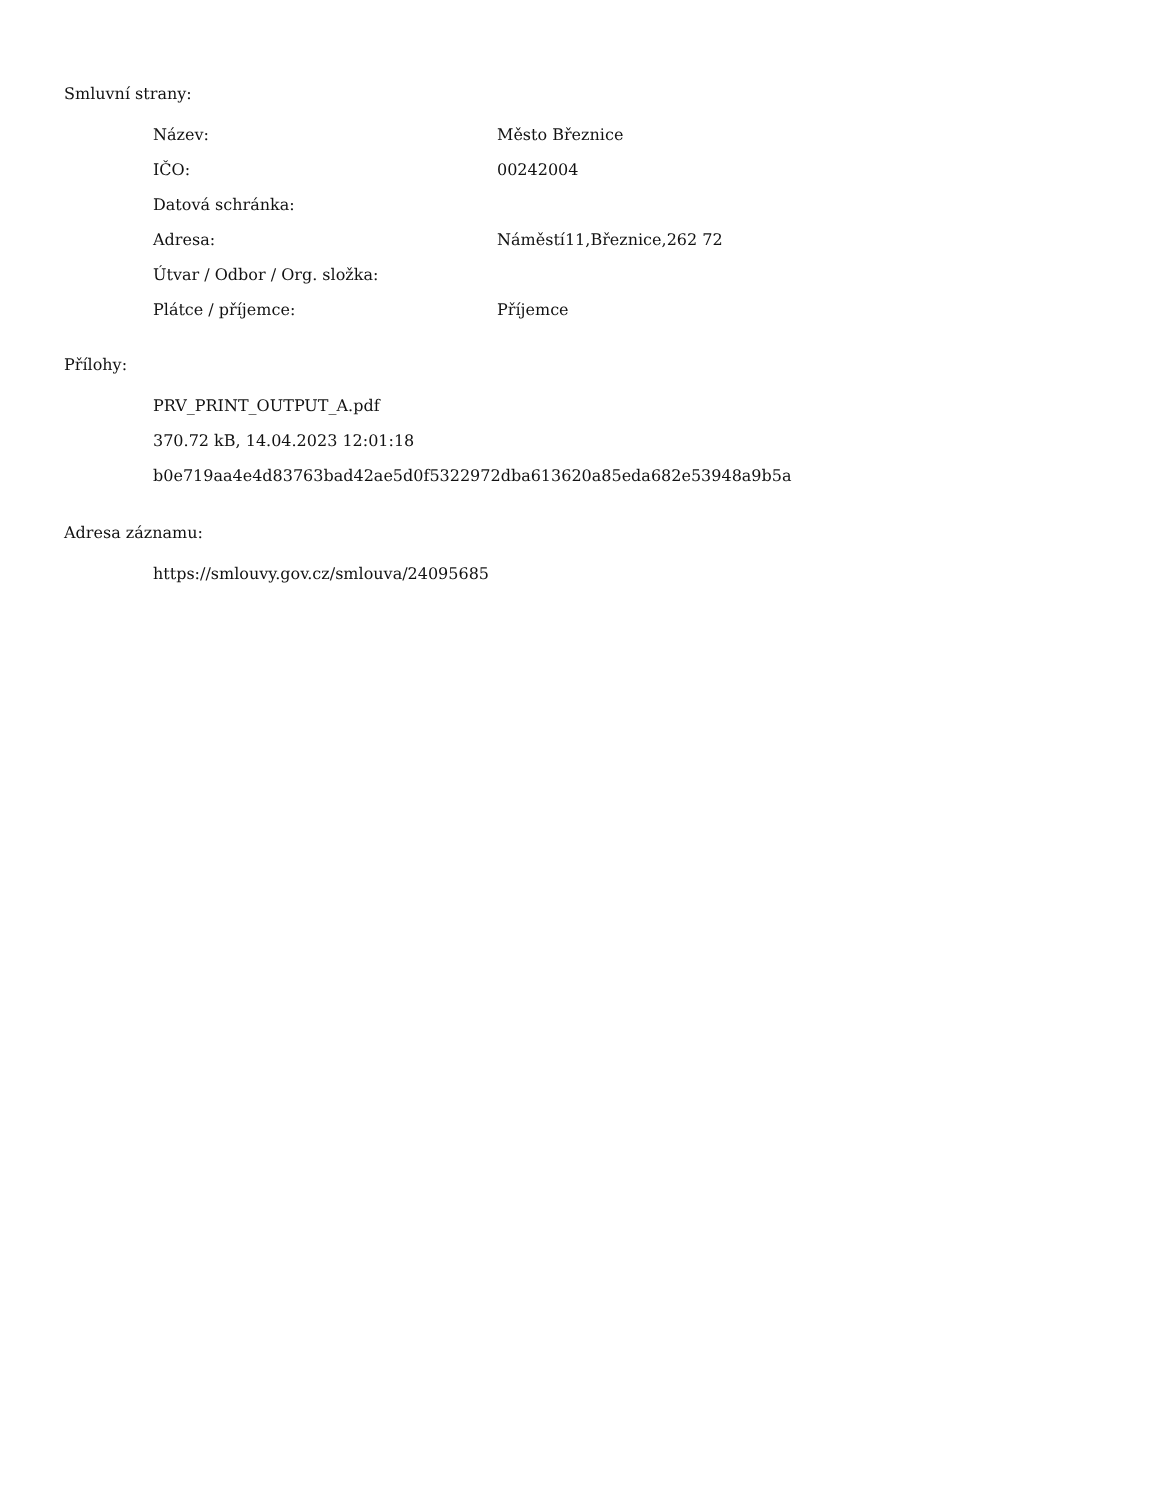Smluvní strany:
| Název: | Město Březnice |
| IČO: | 00242004 |
| Datová schránka: | |
| Adresa: | Náměstí11,Březnice,262 72 |
| Útvar / Odbor / Org. složka: | |
| Plátce / příjemce: | Příjemce |
Přílohy:
PRV_PRINT_OUTPUT_A.pdf
370.72 kB, 14.04.2023 12:01:18
b0e719aa4e4d83763bad42ae5d0f5322972dba613620a85eda682e53948a9b5a
Adresa záznamu:
https://smlouvy.gov.cz/smlouva/24095685